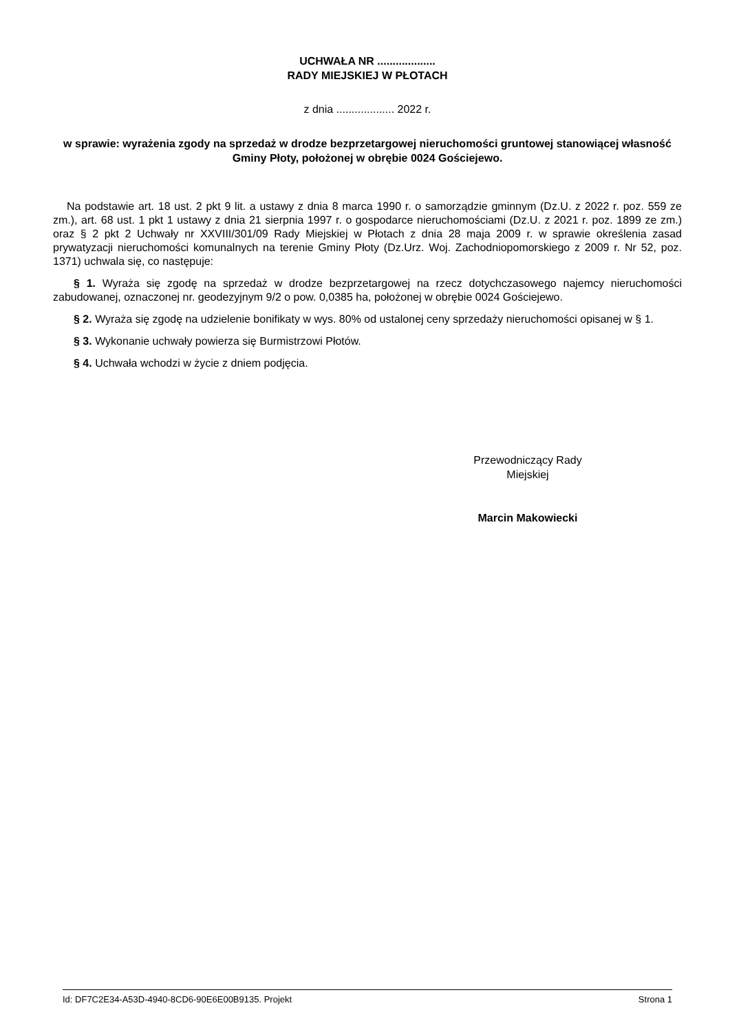UCHWAŁA NR ...................
RADY MIEJSKIEJ W PŁOTACH
z dnia ................... 2022 r.
w sprawie: wyrażenia zgody na sprzedaż w drodze bezprzetargowej nieruchomości gruntowej stanowiącej własność Gminy Płoty, położonej w obrębie 0024 Gościejewo.
Na podstawie art. 18 ust. 2 pkt 9 lit. a ustawy z dnia 8 marca 1990 r. o samorządzie gminnym (Dz.U. z 2022 r. poz. 559 ze zm.), art. 68 ust. 1 pkt 1 ustawy z dnia 21 sierpnia 1997 r. o gospodarce nieruchomościami (Dz.U. z 2021 r. poz. 1899 ze zm.) oraz § 2 pkt 2 Uchwały nr XXVIII/301/09 Rady Miejskiej w Płotach z dnia 28 maja 2009 r. w sprawie określenia zasad prywatyzacji nieruchomości komunalnych na terenie Gminy Płoty (Dz.Urz. Woj. Zachodniopomorskiego z 2009 r. Nr 52, poz. 1371) uchwala się, co następuje:
§ 1. Wyraża się zgodę na sprzedaż w drodze bezprzetargowej na rzecz dotychczasowego najemcy nieruchomości zabudowanej, oznaczonej nr. geodezyjnym 9/2 o pow. 0,0385 ha, położonej w obrębie 0024 Gościejewo.
§ 2. Wyraża się zgodę na udzielenie bonifikaty w wys. 80% od ustalonej ceny sprzedaży nieruchomości opisanej w § 1.
§ 3. Wykonanie uchwały powierza się Burmistrzowi Płotów.
§ 4. Uchwała wchodzi w życie z dniem podjęcia.
Przewodniczący Rady
Miejskiej
Marcin Makowiecki
Id: DF7C2E34-A53D-4940-8CD6-90E6E00B9135. Projekt Strona 1